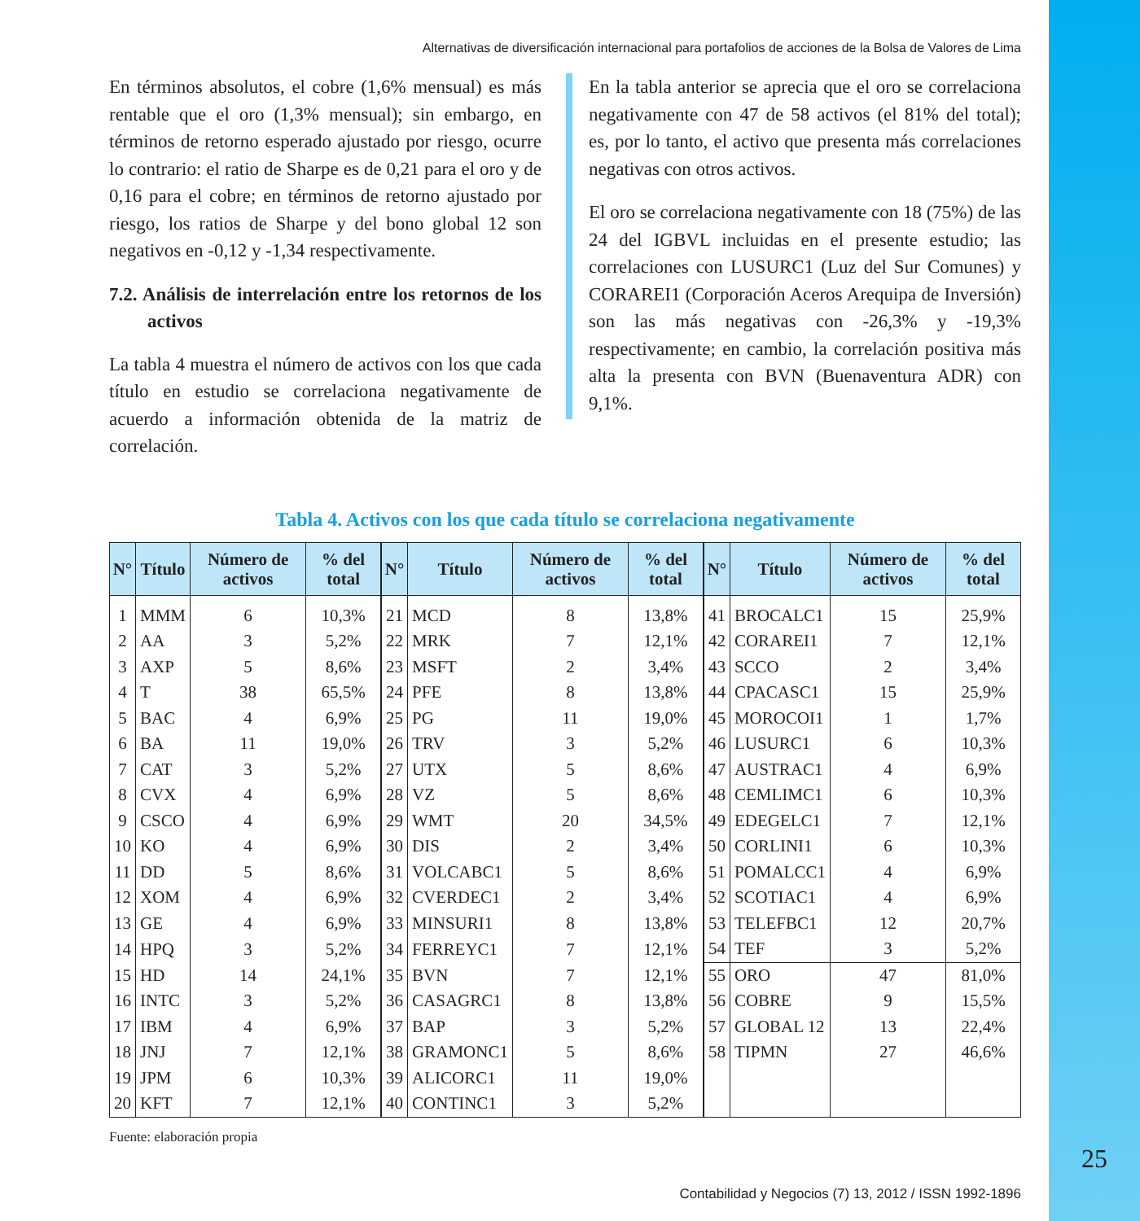Alternativas de diversificación internacional para portafolios de acciones de la Bolsa de Valores de Lima
En términos absolutos, el cobre (1,6% mensual) es más rentable que el oro (1,3% mensual); sin embargo, en términos de retorno esperado ajustado por riesgo, ocurre lo contrario: el ratio de Sharpe es de 0,21 para el oro y de 0,16 para el cobre; en términos de retorno ajustado por riesgo, los ratios de Sharpe y del bono global 12 son negativos en -0,12 y -1,34 respectivamente.
7.2. Análisis de interrelación entre los retornos de los activos
La tabla 4 muestra el número de activos con los que cada título en estudio se correlaciona negativamente de acuerdo a información obtenida de la matriz de correlación.
En la tabla anterior se aprecia que el oro se correlaciona negativamente con 47 de 58 activos (el 81% del total); es, por lo tanto, el activo que presenta más correlaciones negativas con otros activos.
El oro se correlaciona negativamente con 18 (75%) de las 24 del IGBVL incluidas en el presente estudio; las correlaciones con LUSURC1 (Luz del Sur Comunes) y CORAREI1 (Corporación Aceros Arequipa de Inversión) son las más negativas con -26,3% y -19,3% respectivamente; en cambio, la correlación positiva más alta la presenta con BVN (Buenaventura ADR) con 9,1%.
Tabla 4. Activos con los que cada título se correlaciona negativamente
| N° | Título | Número de activos | % del total | N° | Título | Número de activos | % del total | N° | Título | Número de activos | % del total |
| --- | --- | --- | --- | --- | --- | --- | --- | --- | --- | --- | --- |
| 1 | MMM | 6 | 10,3% | 21 | MCD | 8 | 13,8% | 41 | BROCALC1 | 15 | 25,9% |
| 2 | AA | 3 | 5,2% | 22 | MRK | 7 | 12,1% | 42 | CORAREI1 | 7 | 12,1% |
| 3 | AXP | 5 | 8,6% | 23 | MSFT | 2 | 3,4% | 43 | SCCO | 2 | 3,4% |
| 4 | T | 38 | 65,5% | 24 | PFE | 8 | 13,8% | 44 | CPACASC1 | 15 | 25,9% |
| 5 | BAC | 4 | 6,9% | 25 | PG | 11 | 19,0% | 45 | MOROCOI1 | 1 | 1,7% |
| 6 | BA | 11 | 19,0% | 26 | TRV | 3 | 5,2% | 46 | LUSURC1 | 6 | 10,3% |
| 7 | CAT | 3 | 5,2% | 27 | UTX | 5 | 8,6% | 47 | AUSTRAC1 | 4 | 6,9% |
| 8 | CVX | 4 | 6,9% | 28 | VZ | 5 | 8,6% | 48 | CEMLIMC1 | 6 | 10,3% |
| 9 | CSCO | 4 | 6,9% | 29 | WMT | 20 | 34,5% | 49 | EDEGELC1 | 7 | 12,1% |
| 10 | KO | 4 | 6,9% | 30 | DIS | 2 | 3,4% | 50 | CORLINI1 | 6 | 10,3% |
| 11 | DD | 5 | 8,6% | 31 | VOLCABC1 | 5 | 8,6% | 51 | POMALCC1 | 4 | 6,9% |
| 12 | XOM | 4 | 6,9% | 32 | CVERDEC1 | 2 | 3,4% | 52 | SCOTIAC1 | 4 | 6,9% |
| 13 | GE | 4 | 6,9% | 33 | MINSURI1 | 8 | 13,8% | 53 | TELEFBC1 | 12 | 20,7% |
| 14 | HPQ | 3 | 5,2% | 34 | FERREYC1 | 7 | 12,1% | 54 | TEF | 3 | 5,2% |
| 15 | HD | 14 | 24,1% | 35 | BVN | 7 | 12,1% | 55 | ORO | 47 | 81,0% |
| 16 | INTC | 3 | 5,2% | 36 | CASAGRC1 | 8 | 13,8% | 56 | COBRE | 9 | 15,5% |
| 17 | IBM | 4 | 6,9% | 37 | BAP | 3 | 5,2% | 57 | GLOBAL 12 | 13 | 22,4% |
| 18 | JNJ | 7 | 12,1% | 38 | GRAMONC1 | 5 | 8,6% | 58 | TIPMN | 27 | 46,6% |
| 19 | JPM | 6 | 10,3% | 39 | ALICORC1 | 11 | 19,0% | | | | |
| 20 | KFT | 7 | 12,1% | 40 | CONTINC1 | 3 | 5,2% | | | | |
Fuente: elaboración propia
Contabilidad y Negocios (7) 13, 2012 / ISSN 1992-1896
25